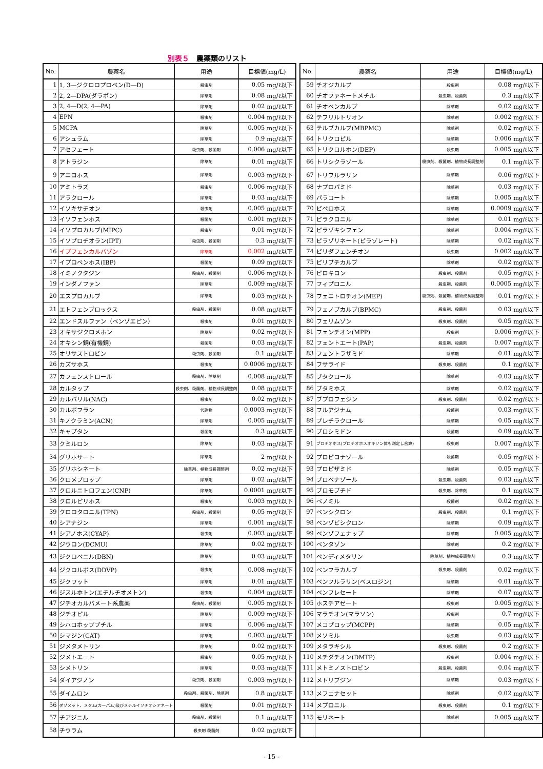別表５　農薬類のリスト
| No. | 農薬名 | 用途 | 目標値(mg/L) | |
| --- | --- | --- | --- | --- |
| 1 | 1, 3―ジクロロプロペン(D―D) | 殺虫剤 | 0.05 | mg/ℓ以下 |
| 2 | 2, 2―DPA(ダラポン) | 除草剤 | 0.08 | mg/ℓ以下 |
| 3 | 2, 4―D(2, 4―PA) | 除草剤 | 0.02 | mg/ℓ以下 |
| 4 | EPN | 殺虫剤 | 0.004 | mg/ℓ以下 |
| 5 | MCPA | 除草剤 | 0.005 | mg/ℓ以下 |
| 6 | アシュラム | 除草剤 | 0.9 | mg/ℓ以下 |
| 7 | アセフェート | 殺虫剤、殺菌剤 | 0.006 | mg/ℓ以下 |
| 8 | アトラジン | 除草剤 | 0.01 | mg/ℓ以下 |
| 9 | アニロホス | 除草剤 | 0.003 | mg/ℓ以下 |
| 10 | アミトラズ | 殺虫剤 | 0.006 | mg/ℓ以下 |
| 11 | アラクロール | 除草剤 | 0.03 | mg/ℓ以下 |
| 12 | イソキサチオン | 殺虫剤 | 0.005 | mg/ℓ以下 |
| 13 | イソフェンホス | 殺菌剤 | 0.001 | mg/ℓ以下 |
| 14 | イソプロカルブ(MIPC) | 殺虫剤 | 0.01 | mg/ℓ以下 |
| 15 | イソプロチオラン(IPT) | 殺虫剤、殺菌剤 | 0.3 | mg/ℓ以下 |
| 16 | イプフェンカルバゾン | 除草剤 | 0.002 | mg/ℓ以下 |
| 17 | イプロベンホス(IBP) | 殺菌剤 | 0.09 | mg/ℓ以下 |
| 18 | イミノクタジン | 殺虫剤、殺菌剤 | 0.006 | mg/ℓ以下 |
| 19 | インダノファン | 除草剤 | 0.009 | mg/ℓ以下 |
| 20 | エスプロカルブ | 除草剤 | 0.03 | mg/ℓ以下 |
| 21 | エトフェンプロックス | 殺虫剤、殺菌剤 | 0.08 | mg/ℓ以下 |
| 22 | エンドスルファン（ベンゾエピン） | 殺虫剤 | 0.01 | mg/ℓ以下 |
| 23 | オキサジクロメホン | 除草剤 | 0.02 | mg/ℓ以下 |
| 24 | オキシン銅(有機銅) | 殺菌剤 | 0.03 | mg/ℓ以下 |
| 25 | オリサストロビン | 殺虫剤、殺菌剤 | 0.1 | mg/ℓ以下 |
| 26 | カズサホス | 殺虫剤 | 0.0006 | mg/ℓ以下 |
| 27 | カフェンストロール | 殺虫剤、除草剤 | 0.008 | mg/ℓ以下 |
| 28 | カルタップ | 殺虫剤、殺菌剤、植物成長調整剤 | 0.08 | mg/ℓ以下 |
| 29 | カルバリル(NAC) | 殺虫剤 | 0.02 | mg/ℓ以下 |
| 30 | カルボフラン | 代謝物 | 0.0003 | mg/ℓ以下 |
| 31 | キノクラミン(ACN) | 除草剤 | 0.005 | mg/ℓ以下 |
| 32 | キャプタン | 殺菌剤 | 0.3 | mg/ℓ以下 |
| 33 | クミルロン | 除草剤 | 0.03 | mg/ℓ以下 |
| 34 | グリホサート | 除草剤 | 2 | mg/ℓ以下 |
| 35 | グリホシネート | 除草剤、植物成長調整剤 | 0.02 | mg/ℓ以下 |
| 36 | クロメプロップ | 除草剤 | 0.02 | mg/ℓ以下 |
| 37 | クロルニトロフェン(CNP) | 除草剤 | 0.0001 | mg/ℓ以下 |
| 38 | クロルピリホス | 殺虫剤 | 0.003 | mg/ℓ以下 |
| 39 | クロロタロニル(TPN) | 殺虫剤、殺菌剤 | 0.05 | mg/ℓ以下 |
| 40 | シアナジン | 除草剤 | 0.001 | mg/ℓ以下 |
| 41 | シアノホス(CYAP) | 殺虫剤 | 0.003 | mg/ℓ以下 |
| 42 | ジウロン(DCMU) | 除草剤 | 0.02 | mg/ℓ以下 |
| 43 | ジクロベニル(DBN) | 除草剤 | 0.03 | mg/ℓ以下 |
| 44 | ジクロルボス(DDVP) | 殺虫剤 | 0.008 | mg/ℓ以下 |
| 45 | ジクワット | 除草剤 | 0.01 | mg/ℓ以下 |
| 46 | ジスルホトン(エチルチオメトン) | 殺虫剤 | 0.004 | mg/ℓ以下 |
| 47 | ジチオカルバメート系農薬 | 殺虫剤、殺菌剤 | 0.005 | mg/ℓ以下 |
| 48 | ジチオピル | 除草剤 | 0.009 | mg/ℓ以下 |
| 49 | シハロホップブチル | 除草剤 | 0.006 | mg/ℓ以下 |
| 50 | シマジン(CAT) | 除草剤 | 0.003 | mg/ℓ以下 |
| 51 | ジメタメトリン | 除草剤 | 0.02 | mg/ℓ以下 |
| 52 | ジメトエート | 殺虫剤 | 0.05 | mg/ℓ以下 |
| 53 | シメトリン | 除草剤 | 0.03 | mg/ℓ以下 |
| 54 | ダイアジノン | 殺虫剤、殺菌剤 | 0.003 | mg/ℓ以下 |
| 55 | ダイムロン | 殺虫剤、殺菌剤、除草剤 | 0.8 | mg/ℓ以下 |
| 56 | ダゾメット、メタム(カーバム)及びメチルイソチオシアネート | 殺菌剤 | 0.01 | mg/ℓ以下 |
| 57 | チアジニル | 殺虫剤、殺菌剤 | 0.1 | mg/ℓ以下 |
| 58 | チウラム | 殺虫剤 殺菌剤 | 0.02 | mg/ℓ以下 |
| No. | 農薬名 | 用途 | 目標値(mg/L) | |
| --- | --- | --- | --- | --- |
| 59 | チオジカルブ | 殺虫剤 | 0.08 | mg/ℓ以下 |
| 60 | チオファネートメチル | 殺虫剤、殺菌剤 | 0.3 | mg/ℓ以下 |
| 61 | チオベンカルブ | 除草剤 | 0.02 | mg/ℓ以下 |
| 62 | テフリルトリオン | 除草剤 | 0.002 | mg/ℓ以下 |
| 63 | テルブカルブ(MBPMC) | 除草剤 | 0.02 | mg/ℓ以下 |
| 64 | トリクロピル | 除草剤 | 0.006 | mg/ℓ以下 |
| 65 | トリクロルホン(DEP) | 殺虫剤 | 0.005 | mg/ℓ以下 |
| 66 | トリシクラゾール | 殺虫剤、殺菌剤、植物成長調整剤 | 0.1 | mg/ℓ以下 |
| 67 | トリフルラリン | 除草剤 | 0.06 | mg/ℓ以下 |
| 68 | ナプロパミド | 除草剤 | 0.03 | mg/ℓ以下 |
| 69 | パラコート | 除草剤 | 0.005 | mg/ℓ以下 |
| 70 | ピペロホス | 除草剤 | 0.0009 | mg/ℓ以下 |
| 71 | ピラクロニル | 除草剤 | 0.01 | mg/ℓ以下 |
| 72 | ピラゾキシフェン | 除草剤 | 0.004 | mg/ℓ以下 |
| 73 | ピラゾリネート(ピラゾレート) | 除草剤 | 0.02 | mg/ℓ以下 |
| 74 | ピリダフェンチオン | 殺虫剤 | 0.002 | mg/ℓ以下 |
| 75 | ピリブチカルブ | 除草剤 | 0.02 | mg/ℓ以下 |
| 76 | ピロキロン | 殺虫剤、殺菌剤 | 0.05 | mg/ℓ以下 |
| 77 | フィプロニル | 殺虫剤、殺菌剤 | 0.0005 | mg/ℓ以下 |
| 78 | フェニトロチオン(MEP) | 殺虫剤、殺菌剤、植物成長調整剤 | 0.01 | mg/ℓ以下 |
| 79 | フェノブカルブ(BPMC) | 殺虫剤、殺菌剤 | 0.03 | mg/ℓ以下 |
| 80 | フェリムゾン | 殺虫剤、殺菌剤 | 0.05 | mg/ℓ以下 |
| 81 | フェンチオン(MPP) | 殺虫剤 | 0.006 | mg/ℓ以下 |
| 82 | フェントエート(PAP) | 殺虫剤、殺菌剤 | 0.007 | mg/ℓ以下 |
| 83 | フェントラザミド | 除草剤 | 0.01 | mg/ℓ以下 |
| 84 | フサライド | 殺虫剤、殺菌剤 | 0.1 | mg/ℓ以下 |
| 85 | ブタクロール | 除草剤 | 0.03 | mg/ℓ以下 |
| 86 | ブタミホス | 除草剤 | 0.02 | mg/ℓ以下 |
| 87 | ブプロフェジン | 殺虫剤、殺菌剤 | 0.02 | mg/ℓ以下 |
| 88 | フルアジナム | 殺菌剤 | 0.03 | mg/ℓ以下 |
| 89 | プレチラクロール | 除草剤 | 0.05 | mg/ℓ以下 |
| 90 | プロシミドン | 殺菌剤 | 0.09 | mg/ℓ以下 |
| 91 | プロチオホス(プロチオホスオキソン体も測定し合算) | 殺虫剤 | 0.007 | mg/ℓ以下 |
| 92 | プロピコナゾール | 殺菌剤 | 0.05 | mg/ℓ以下 |
| 93 | プロピザミド | 除草剤 | 0.05 | mg/ℓ以下 |
| 94 | プロベナゾール | 殺虫剤、殺菌剤 | 0.03 | mg/ℓ以下 |
| 95 | ブロモブチド | 殺虫剤、除草剤 | 0.1 | mg/ℓ以下 |
| 96 | ベノミル | 殺菌剤 | 0.02 | mg/ℓ以下 |
| 97 | ペンシクロン | 殺虫剤、殺菌剤 | 0.1 | mg/ℓ以下 |
| 98 | ベンゾビシクロン | 除草剤 | 0.09 | mg/ℓ以下 |
| 99 | ベンゾフェナップ | 除草剤 | 0.005 | mg/ℓ以下 |
| 100 | ベンタゾン | 除草剤 | 0.2 | mg/ℓ以下 |
| 101 | ペンディメタリン | 除草剤、植物成長調整剤 | 0.3 | mg/ℓ以下 |
| 102 | ベンフラカルブ | 殺虫剤、殺菌剤 | 0.02 | mg/ℓ以下 |
| 103 | ベンフルラリン(ベスロジン) | 除草剤 | 0.01 | mg/ℓ以下 |
| 104 | ベンフレセート | 除草剤 | 0.07 | mg/ℓ以下 |
| 105 | ホスチアゼート | 殺虫剤 | 0.005 | mg/ℓ以下 |
| 106 | マラチオン(マラソン) | 殺虫剤 | 0.7 | mg/ℓ以下 |
| 107 | メコプロップ(MCPP) | 除草剤 | 0.05 | mg/ℓ以下 |
| 108 | メソミル | 殺虫剤 | 0.03 | mg/ℓ以下 |
| 109 | メタラキシル | 殺虫剤、殺菌剤 | 0.2 | mg/ℓ以下 |
| 110 | メチダチオン(DMTP) | 殺虫剤 | 0.004 | mg/ℓ以下 |
| 111 | メトミノストロビン | 殺虫剤、殺菌剤 | 0.04 | mg/ℓ以下 |
| 112 | メトリブジン | 除草剤 | 0.03 | mg/ℓ以下 |
| 113 | メフェナセット | 除草剤 | 0.02 | mg/ℓ以下 |
| 114 | メプロニル | 殺虫剤、殺菌剤 | 0.1 | mg/ℓ以下 |
| 115 | モリネート | 除草剤 | 0.005 | mg/ℓ以下 |
- 15 -